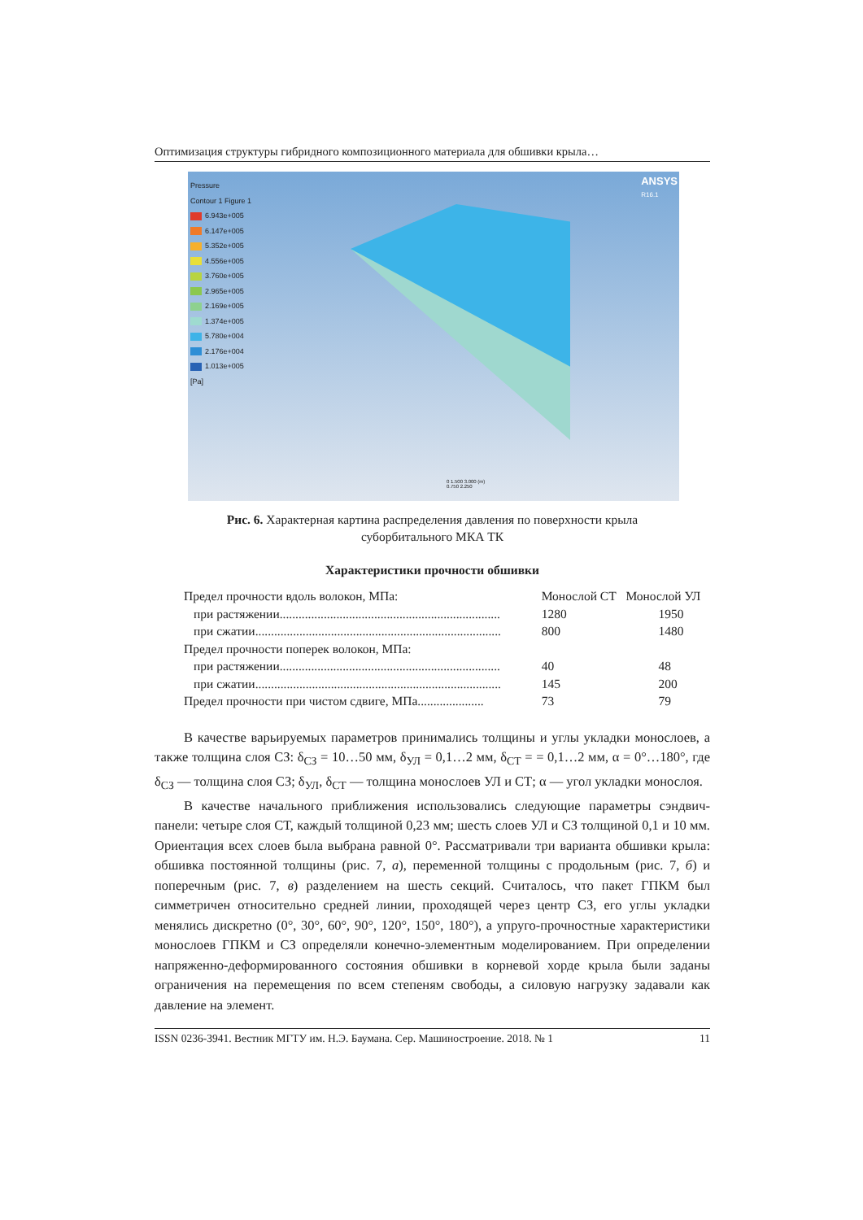Оптимизация структуры гибридного композиционного материала для обшивки крыла…
Pressure
Contour 1 Figure 1
6.943e+005
6.147e+005
5.352e+005
4.556e+005
3.760e+005
2.965e+005
2.169e+005
1.374e+005
5.780e+004
2.176e+004
1.013e+005
[Pa]
ANSYS
R16.1
0 1.500 3.000 (m)
0.750 2.250
Рис. 6. Характерная картина распределения давления по поверхности крыла
суборбитального МКА ТК
Характеристики прочности обшивки
| Предел прочности вдоль волокон, МПа: | Монослой СТ | Монослой УЛ |
| при растяжении...................................................................... | 1280 | 1950 |
| при сжатии.............................................................................. | 800 | 1480 |
| Предел прочности поперек волокон, МПа: | | |
| при растяжении...................................................................... | 40 | 48 |
| при сжатии.............................................................................. | 145 | 200 |
| Предел прочности при чистом сдвиге, МПа..................... | 73 | 79 |
В качестве варьируемых параметров принимались толщины и углы укладки монослоев, а также толщина слоя СЗ: δ<sub>СЗ</sub> = 10…50 мм, δ<sub>УЛ</sub> = 0,1…2 мм, δ<sub>СТ</sub> = = 0,1…2 мм, α = 0°…180°, где δ<sub>СЗ</sub> — толщина слоя СЗ; δ<sub>УЛ</sub>, δ<sub>СТ</sub> — толщина монослоев УЛ и СТ; α — угол укладки монослоя.
В качестве начального приближения использовались следующие параметры сэндвич-панели: четыре слоя СТ, каждый толщиной 0,23 мм; шесть слоев УЛ и СЗ толщиной 0,1 и 10 мм. Ориентация всех слоев была выбрана равной 0°. Рассматривали три варианта обшивки крыла: обшивка постоянной толщины (рис. 7, а), переменной толщины с продольным (рис. 7, б) и поперечным (рис. 7, в) разделением на шесть секций. Считалось, что пакет ГПКМ был симметричен относительно средней линии, проходящей через центр СЗ, его углы укладки менялись дискретно (0°, 30°, 60°, 90°, 120°, 150°, 180°), а упруго-прочностные характеристики монослоев ГПКМ и СЗ определяли конечно-элементным моделированием. При определении напряженно-деформированного состояния обшивки в корневой хорде крыла были заданы ограничения на перемещения по всем степеням свободы, а силовую нагрузку задавали как давление на элемент.
ISSN 0236-3941. Вестник МГТУ им. Н.Э. Баумана. Сер. Машиностроение. 2018. № 1 11